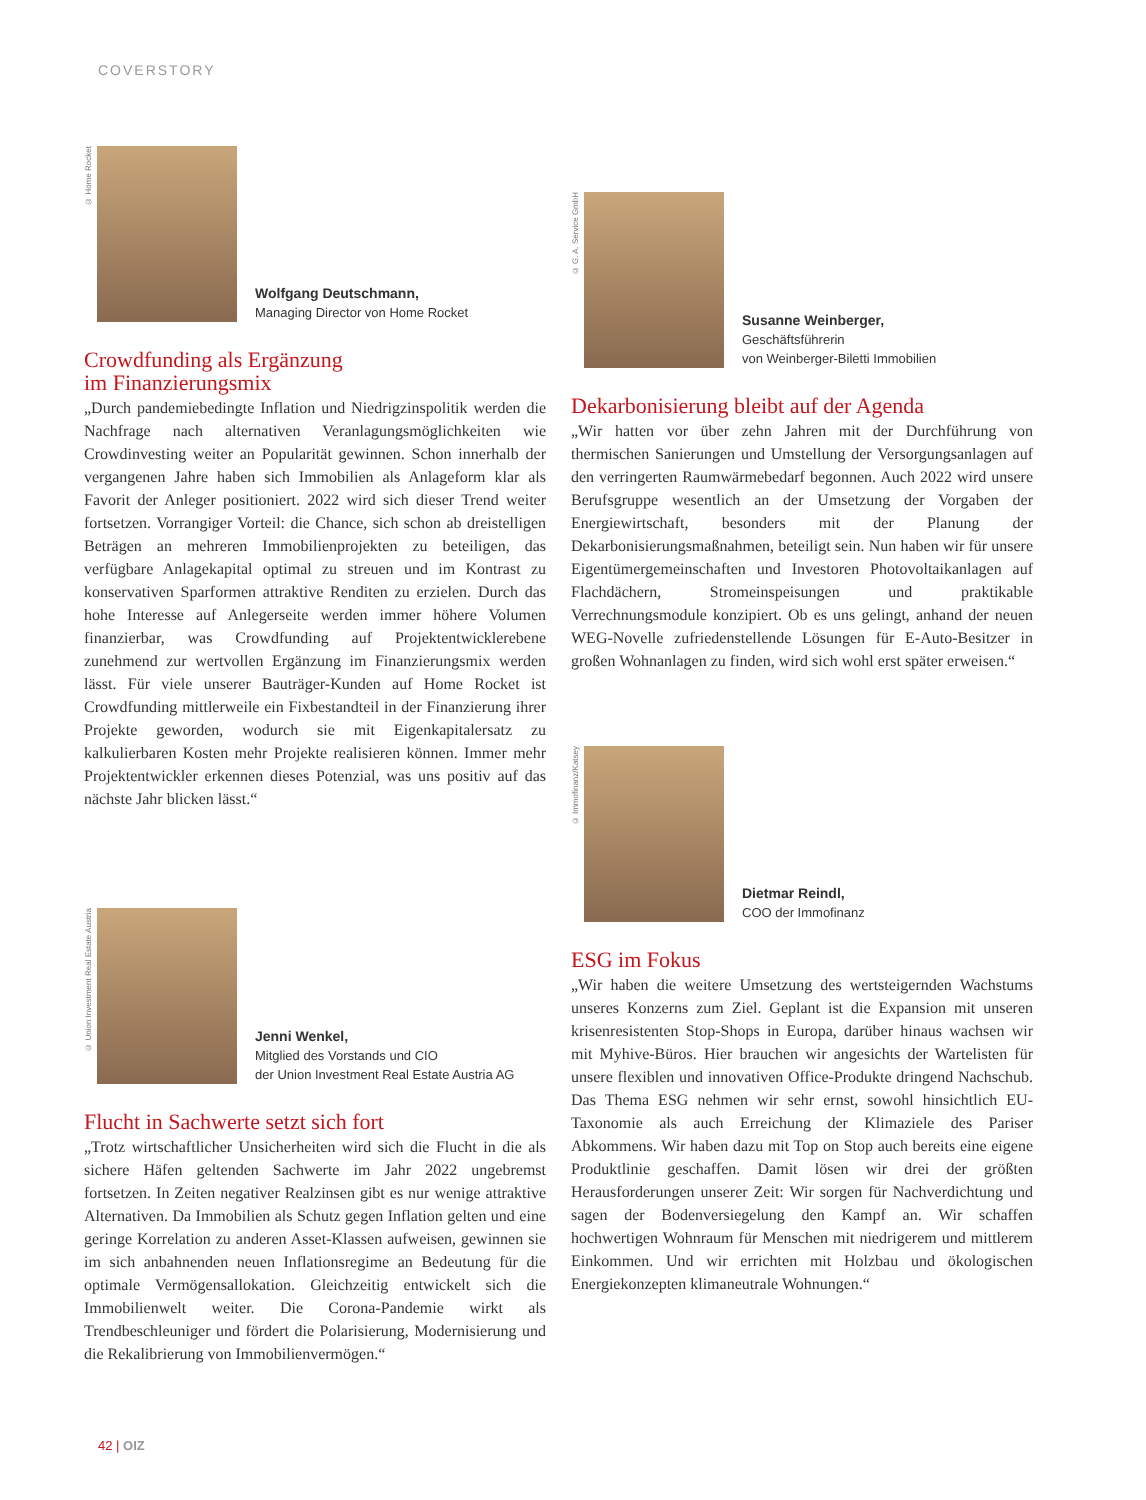COVERSTORY
© Home Rocket
Wolfgang Deutschmann,
Managing Director von Home Rocket
Crowdfunding als Ergänzung
im Finanzierungsmix
„Durch pandemiebedingte Inflation und Niedrigzinspolitik werden die Nachfrage nach alternativen Veranlagungsmöglichkeiten wie Crowdinvesting weiter an Popularität gewinnen. Schon innerhalb der vergangenen Jahre haben sich Immobilien als Anlageform klar als Favorit der Anleger positioniert. 2022 wird sich dieser Trend weiter fortsetzen. Vorrangiger Vorteil: die Chance, sich schon ab dreistelligen Beträgen an mehreren Immobilienprojekten zu beteiligen, das verfügbare Anlagekapital optimal zu streuen und im Kontrast zu konservativen Sparformen attraktive Renditen zu erzielen. Durch das hohe Interesse auf Anlegerseite werden immer höhere Volumen finanzierbar, was Crowdfunding auf Projektentwicklerebene zunehmend zur wertvollen Ergänzung im Finanzierungsmix werden lässt. Für viele unserer Bauträger-Kunden auf Home Rocket ist Crowdfunding mittlerweile ein Fixbestandteil in der Finanzierung ihrer Projekte geworden, wodurch sie mit Eigenkapitalersatz zu kalkulierbaren Kosten mehr Projekte realisieren können. Immer mehr Projektentwickler erkennen dieses Potenzial, was uns positiv auf das nächste Jahr blicken lässt.“
© Union Investment Real Estate Austria
Jenni Wenkel,
Mitglied des Vorstands und CIO
der Union Investment Real Estate Austria AG
Flucht in Sachwerte setzt sich fort
„Trotz wirtschaftlicher Unsicherheiten wird sich die Flucht in die als sichere Häfen geltenden Sachwerte im Jahr 2022 ungebremst fortsetzen. In Zeiten negativer Realzinsen gibt es nur wenige attraktive Alternativen. Da Immobilien als Schutz gegen Inflation gelten und eine geringe Korrelation zu anderen Asset-Klassen aufweisen, gewinnen sie im sich anbahnenden neuen Inflationsregime an Bedeutung für die optimale Vermögensallokation. Gleichzeitig entwickelt sich die Immobilienwelt weiter. Die Corona-Pandemie wirkt als Trendbeschleuniger und fördert die Polarisierung, Modernisierung und die Rekalibrierung von Immobilienvermögen.“
© G. A. Service GmbH
Susanne Weinberger,
Geschäftsführerin
von Weinberger-Biletti Immobilien
Dekarbonisierung bleibt auf der Agenda
„Wir hatten vor über zehn Jahren mit der Durchführung von thermischen Sanierungen und Umstellung der Versorgungsanlagen auf den verringerten Raumwärmebedarf begonnen. Auch 2022 wird unsere Berufsgruppe wesentlich an der Umsetzung der Vorgaben der Energiewirtschaft, besonders mit der Planung der Dekarbonisierungsmaßnahmen, beteiligt sein. Nun haben wir für unsere Eigentümergemeinschaften und Investoren Photovoltaikanlagen auf Flachdächern, Stromeinspeisungen und praktikable Verrechnungsmodule konzipiert. Ob es uns gelingt, anhand der neuen WEG-Novelle zufriedenstellende Lösungen für E-Auto-Besitzer in großen Wohnanlagen zu finden, wird sich wohl erst später erweisen.“
© Immofinanz/Katsey
Dietmar Reindl,
COO der Immofinanz
ESG im Fokus
„Wir haben die weitere Umsetzung des wertsteigernden Wachstums unseres Konzerns zum Ziel. Geplant ist die Expansion mit unseren krisenresistenten Stop-Shops in Europa, darüber hinaus wachsen wir mit Myhive-Büros. Hier brauchen wir angesichts der Wartelisten für unsere flexiblen und innovativen Office-Produkte dringend Nachschub. Das Thema ESG nehmen wir sehr ernst, sowohl hinsichtlich EU-Taxonomie als auch Erreichung der Klimaziele des Pariser Abkommens. Wir haben dazu mit Top on Stop auch bereits eine eigene Produktlinie geschaffen. Damit lösen wir drei der größten Herausforderungen unserer Zeit: Wir sorgen für Nachverdichtung und sagen der Bodenversiegelung den Kampf an. Wir schaffen hochwertigen Wohnraum für Menschen mit niedrigerem und mittlerem Einkommen. Und wir errichten mit Holzbau und ökologischen Energiekonzepten klimaneutrale Wohnungen.“
42 | OIZ